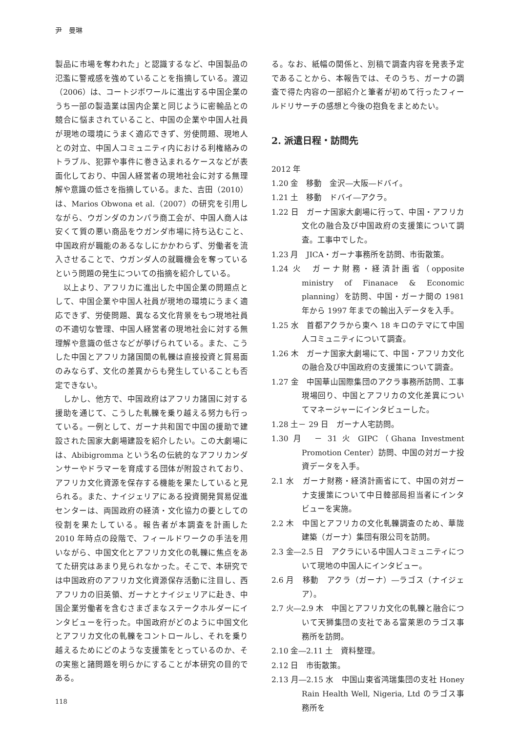尹　曼琳
製品に市場を奪われた」と認識するなど、中国製品の氾濫に警戒感を強めていることを指摘している。渡辺（2006）は、コートジボワールに進出する中国企業のうち一部の製造業は国内企業と同じように密輸品との競合に悩まされていること、中国の企業や中国人社員が現地の環境にうまく適応できず、労使問題、現地人との対立、中国人コミュニティ内における利権絡みのトラブル、犯罪や事件に巻き込まれるケースなどが表面化しており、中国人経営者の現地社会に対する無理解や意識の低さを指摘している。また、吉田（2010）は、Marios Obwona et al.（2007）の研究を引用しながら、ウガンダのカンパラ商工会が、中国人商人は安くて質の悪い商品をウガンダ市場に持ち込むこと、中国政府が職能のあるなしにかかわらず、労働者を流入させることで、ウガンダ人の就職機会を奪っているという問題の発生についての指摘を紹介している。
　以上より、アフリカに進出した中国企業の問題点として、中国企業や中国人社員が現地の環境にうまく適応できず、労使問題、異なる文化背景をもつ現地社員の不適切な管理、中国人経営者の現地社会に対する無理解や意識の低さなどが挙げられている。また、こうした中国とアフリカ諸国間の軋轢は直接投資と貿易面のみならず、文化の差異からも発生していることも否定できない。
　しかし、他方で、中国政府はアフリカ諸国に対する援助を通じて、こうした軋轢を乗り越える努力も行っている。一例として、ガーナ共和国で中国の援助で建設された国家大劇場建設を紹介したい。この大劇場には、Abibigromma という名の伝統的なアフリカンダンサーやドラマーを育成する団体が附設されており、アフリカ文化資源を保存する機能を果たしていると見られる。また、ナイジェリアにある投資開発貿易促進センターは、両国政府の経済・文化協力の要としての役割を果たしている。報告者が本調査を計画した 2010 年時点の段階で、フィールドワークの手法を用いながら、中国文化とアフリカ文化の軋轢に焦点をあてた研究はあまり見られなかった。そこで、本研究では中国政府のアフリカ文化資源保存活動に注目し、西アフリカの旧英領、ガーナとナイジェリアに赴き、中国企業労働者を含むさまざまなステークホルダーにインタビューを行った。中国政府がどのように中国文化とアフリカ文化の軋轢をコントロールし、それを乗り越えるためにどのような支援策をとっているのか、その実態と諸問題を明らかにすることが本研究の目的である。
る。なお、紙幅の関係と、別稿で調査内容を発表予定であることから、本報告では、そのうち、ガーナの調査で得た内容の一部紹介と筆者が初めて行ったフィールドリサーチの感想と今後の抱負をまとめたい。
2. 派遣日程・訪問先
2012 年
1.20 金　移動　金沢―大阪―ドバイ。
1.21 土　移動　ドバイ―アクラ。
1.22 日　ガーナ国家大劇場に行って、中国・アフリカ文化の融合及び中国政府の支援策について調査。工事中でした。
1.23 月　JICA・ガーナ事務所を訪問、市街散策。
1.24 火　ガーナ財務・経済計画省（opposite ministry of Finanace & Economic planning）を訪問、中国・ガーナ間の 1981 年から 1997 年までの輸出入データを入手。
1.25 水　首都アクラから東へ 18 キロのテマにて中国人コミュニティについて調査。
1.26 木　ガーナ国家大劇場にて、中国・アフリカ文化の融合及び中国政府の支援策について調査。
1.27 金　中国華山国際集団のアクラ事務所訪問、工事現場回り、中国とアフリカの文化差異についてマネージャーにインタビューした。
1.28 土－ 29 日　ガーナ人宅訪問。
1.30 月　－ 31 火 GIPC（Ghana Investment Promotion Center）訪問、中国の対ガーナ投資データを入手。
2.1 水　ガーナ財務・経済計画省にて、中国の対ガーナ支援策について中日韓部局担当者にインタビューを実施。
2.2 木　中国とアフリカの文化軋轢調査のため、華陇建築（ガーナ）集団有限公司を訪問。
2.3 金―2.5 日　アクラにいる中国人コミュニティについて現地の中国人にインタビュー。
2.6 月　移動　アクラ（ガーナ）―ラゴス（ナイジェア）。
2.7 火―2.9 木　中国とアフリカ文化の軋轢と融合について天狮集団の支社である富莱恩のラゴス事務所を訪問。
2.10 金―2.11 土　資料整理。
2.12 日　市街散策。
2.13 月―2.15 水　中国山東省鸿瑞集団の支社 Honey Rain Health Well, Nigeria, Ltd のラゴス事務所を
118